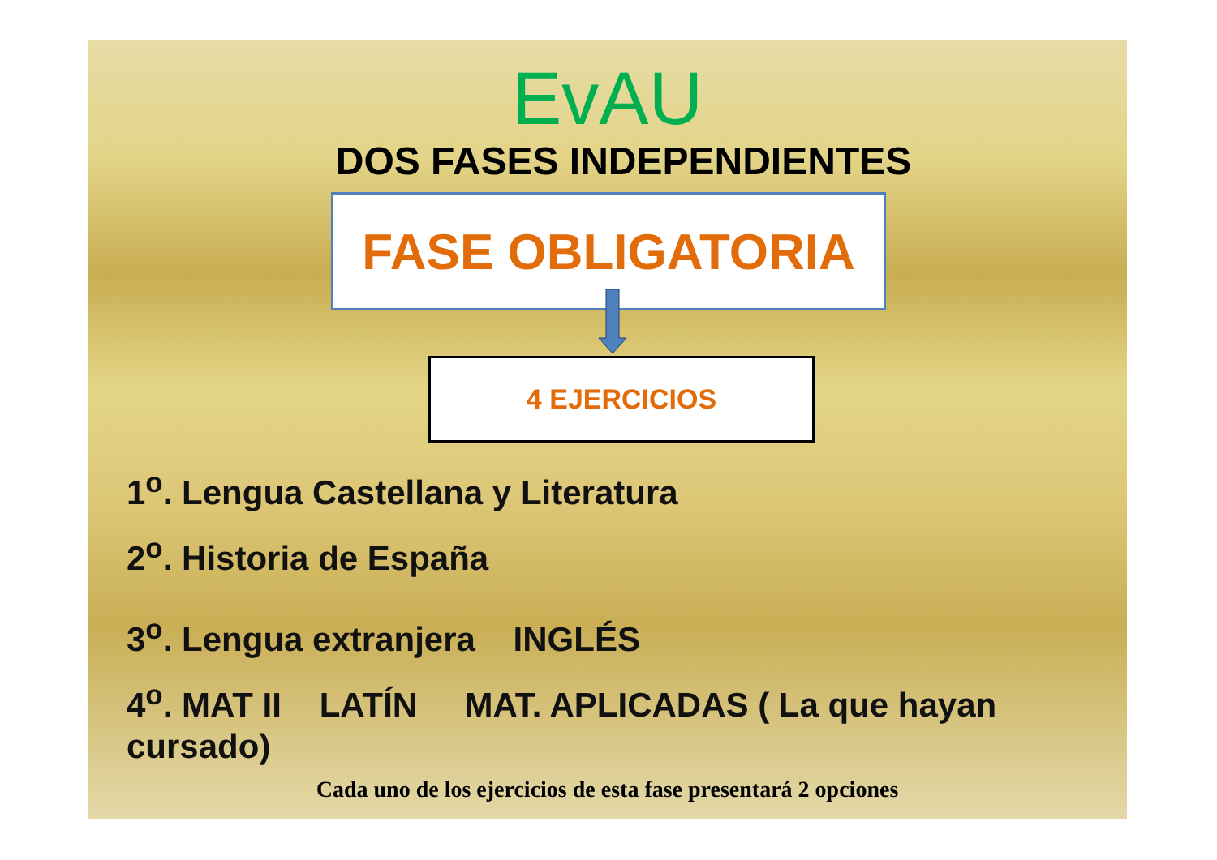EvAU
DOS FASES INDEPENDIENTES
FASE OBLIGATORIA
4 EJERCICIOS
1<sup>o</sup>. Lengua Castellana y Literatura
2<sup>o</sup>. Historia de España
3<sup>o</sup>. Lengua extranjera INGLÉS
4<sup>o</sup>. MAT II LATÍN MAT. APLICADAS ( La que hayan cursado)
Cada uno de los ejercicios de esta fase presentará 2 opciones